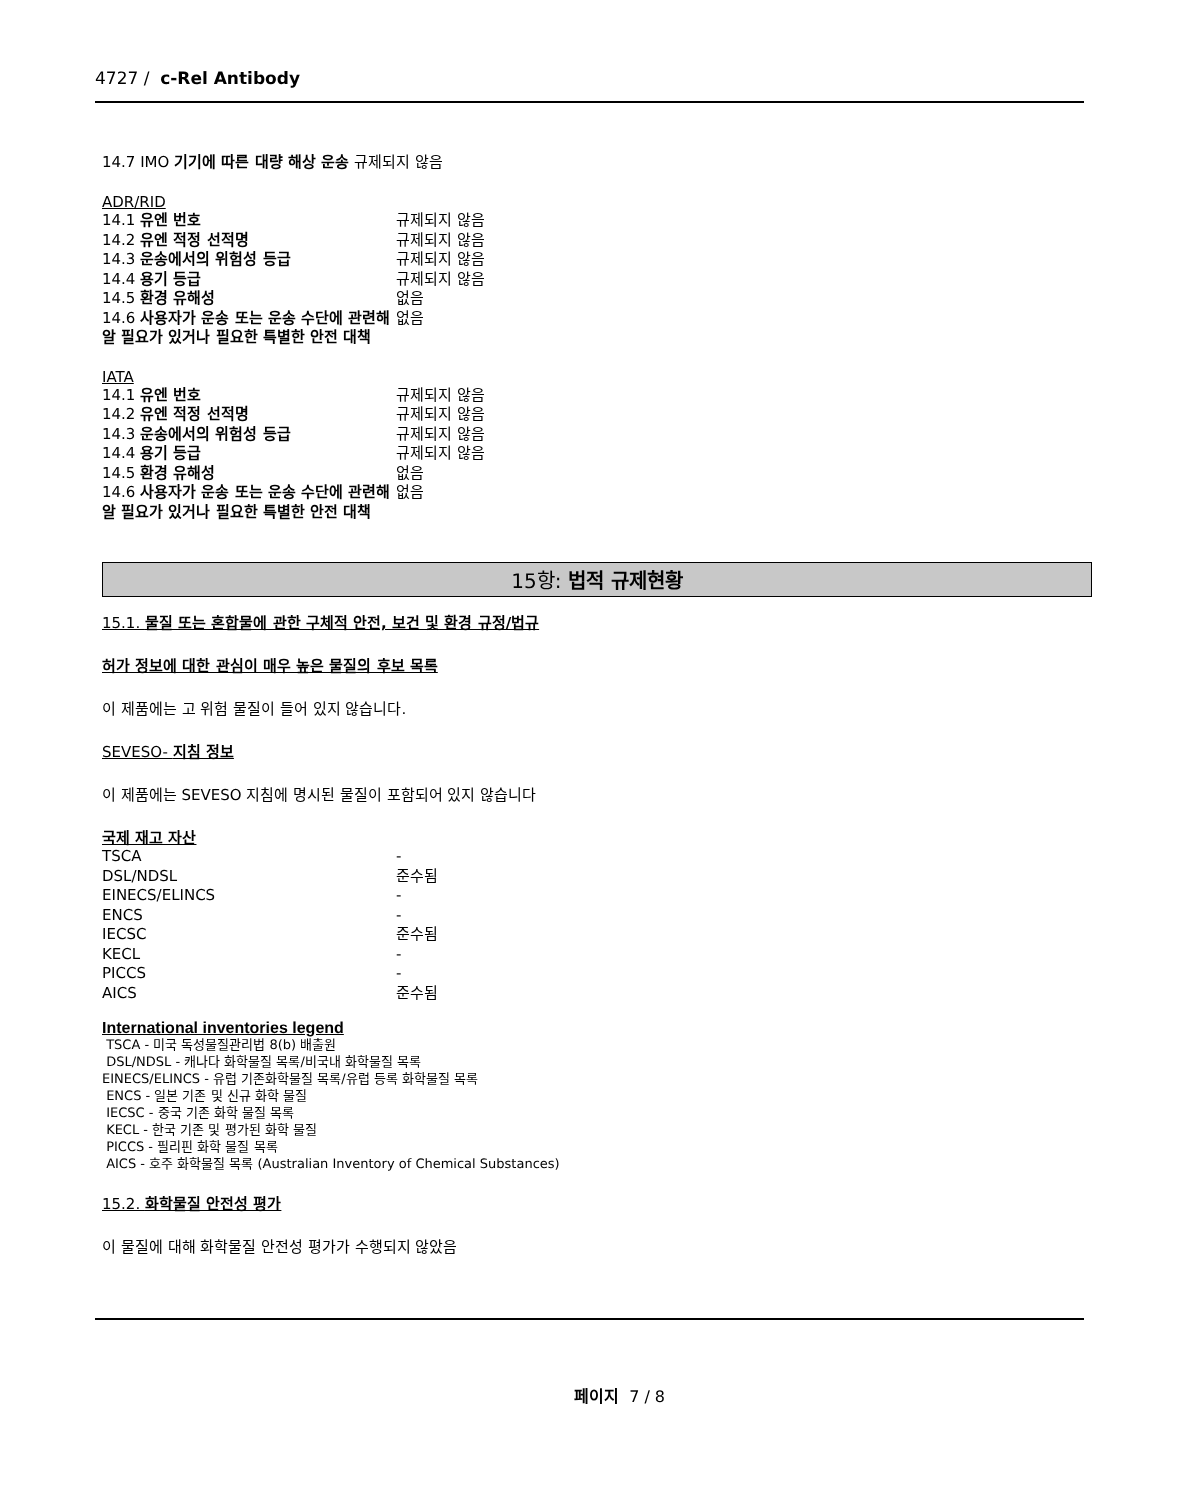4727 / c-Rel Antibody
14.7 IMO 기기에 따른 대량 해상 운송 규제되지 않음
ADR/RID
| 14.1 유엔 번호 | 규제되지 않음 |
| 14.2 유엔 적정 선적명 | 규제되지 않음 |
| 14.3 운송에서의 위험성 등급 | 규제되지 않음 |
| 14.4 용기 등급 | 규제되지 않음 |
| 14.5 환경 유해성 | 없음 |
| 14.6 사용자가 운송 또는 운송 수단에 관련해 알 필요가 있거나 필요한 특별한 안전 대책 | 없음 |
IATA
| 14.1 유엔 번호 | 규제되지 않음 |
| 14.2 유엔 적정 선적명 | 규제되지 않음 |
| 14.3 운송에서의 위험성 등급 | 규제되지 않음 |
| 14.4 용기 등급 | 규제되지 않음 |
| 14.5 환경 유해성 | 없음 |
| 14.6 사용자가 운송 또는 운송 수단에 관련해 알 필요가 있거나 필요한 특별한 안전 대책 | 없음 |
15항: 법적 규제현황
15.1. 물질 또는 혼합물에 관한 구체적 안전, 보건 및 환경 규정/법규
허가 정보에 대한 관심이 매우 높은 물질의 후보 목록
이 제품에는 고 위험 물질이 들어 있지 않습니다.
SEVESO- 지침 정보
이 제품에는 SEVESO 지침에 명시된 물질이 포함되어 있지 않습니다
국제 재고 자산
| TSCA | - |
| DSL/NDSL | 준수됨 |
| EINECS/ELINCS | - |
| ENCS | - |
| IECSC | 준수됨 |
| KECL | - |
| PICCS | - |
| AICS | 준수됨 |
International inventories legend
TSCA - 미국 독성물질관리법 8(b) 배출원
DSL/NDSL - 캐나다 화학물질 목록/비국내 화학물질 목록
EINECS/ELINCS - 유럽 기존화학물질 목록/유럽 등록 화학물질 목록
ENCS - 일본 기존 및 신규 화학 물질
IECSC - 중국 기존 화학 물질 목록
KECL - 한국 기존 및 평가된 화학 물질
PICCS - 필리핀 화학 물질 목록
AICS - 호주 화학물질 목록 (Australian Inventory of Chemical Substances)
15.2. 화학물질 안전성 평가
이 물질에 대해 화학물질 안전성 평가가 수행되지 않았음
페이지 7 / 8